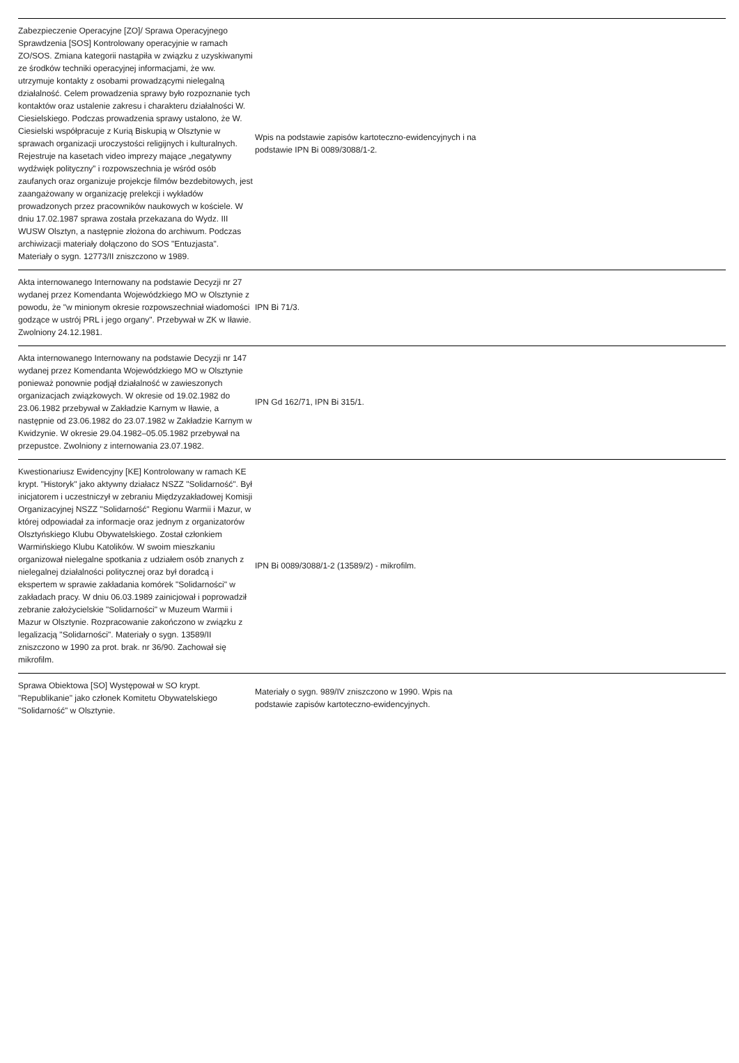| Zabezpieczenie Operacyjne [ZO]/ Sprawa Operacyjnego Sprawdzenia [SOS] Kontrolowany operacyjnie w ramach ZO/SOS. Zmiana kategorii nastąpiła w związku z uzyskiwanymi ze środków techniki operacyjnej informacjami, że ww. utrzymuje kontakty z osobami prowadzącymi nielegalną działalność. Celem prowadzenia sprawy było rozpoznanie tych kontaktów oraz ustalenie zakresu i charakteru działalności W. Ciesielskiego. Podczas prowadzenia sprawy ustalono, że W. Ciesielski współpracuje z Kurią Biskupią w Olsztynie w sprawach organizacji uroczystości religijnych i kulturalnych. Rejestruje na kasetach video imprezy mające „negatywny wydźwięk polityczny” i rozpowszechnia je wśród osób zaufanych oraz organizuje projekcje filmów bezdebitowych, jest zaangażowany w organizację prelekcji i wykładów prowadzonych przez pracowników naukowych w kościele. W dniu 17.02.1987 sprawa została przekazana do Wydz. III WUSW Olsztyn, a następnie złożona do archiwum. Podczas archiwizacji materiały dołączono do SOS "Entuzjasta". Materiały o sygn. 12773/II zniszczono w 1989. | Wpis na podstawie zapisów kartoteczno-ewidencyjnych i na podstawie IPN Bi 0089/3088/1-2. | |
| Akta internowanego Internowany na podstawie Decyzji nr 27 wydanej przez Komendanta Wojewódzkiego MO w Olsztynie z powodu, że "w minionym okresie rozpowszechniał wiadomości godzące w ustrój PRL i jego organy". Przebywał w ZK w Iławie. Zwolniony 24.12.1981. | IPN Bi 71/3. | |
| Akta internowanego Internowany na podstawie Decyzji nr 147 wydanej przez Komendanta Wojewódzkiego MO w Olsztynie ponieważ ponownie podjął działalność w zawieszonych organizacjach związkowych. W okresie od 19.02.1982 do 23.06.1982 przebywał w Zakładzie Karnym w Iławie, a następnie od 23.06.1982 do 23.07.1982 w Zakładzie Karnym w Kwidzynie. W okresie 29.04.1982–05.05.1982 przebywał na przepustce. Zwolniony z internowania 23.07.1982. | IPN Gd 162/71, IPN Bi 315/1. | |
| Kwestionariusz Ewidencyjny [KE] Kontrolowany w ramach KE krypt. "Historyk" jako aktywny działacz NSZZ "Solidarność". Był inicjatorem i uczestniczył w zebraniu Międzyzakładowej Komisji Organizacyjnej NSZZ "Solidarność" Regionu Warmii i Mazur, w której odpowiadał za informacje oraz jednym z organizatorów Olsztyńskiego Klubu Obywatelskiego. Został członkiem Warmińskiego Klubu Katolików. W swoim mieszkaniu organizował nielegalne spotkania z udziałem osób znanych z nielegalnej działalności politycznej oraz był doradcą i ekspertem w sprawie zakładania komórek "Solidarności" w zakładach pracy. W dniu 06.03.1989 zainicjował i poprowadził zebranie założycielskie "Solidarności" w Muzeum Warmii i Mazur w Olsztynie. Rozpracowanie zakończono w związku z legalizacją "Solidarności". Materiały o sygn. 13589/II zniszczono w 1990 za prot. brak. nr 36/90. Zachował się mikrofilm. | IPN Bi 0089/3088/1-2 (13589/2) - mikrofilm. | |
| Sprawa Obiektowa [SO] Występował w SO krypt. "Republikanie" jako członek Komitetu Obywatelskiego "Solidarność" w Olsztynie. | Materiały o sygn. 989/IV zniszczono w 1990. Wpis na podstawie zapisów kartoteczno-ewidencyjnych. | |